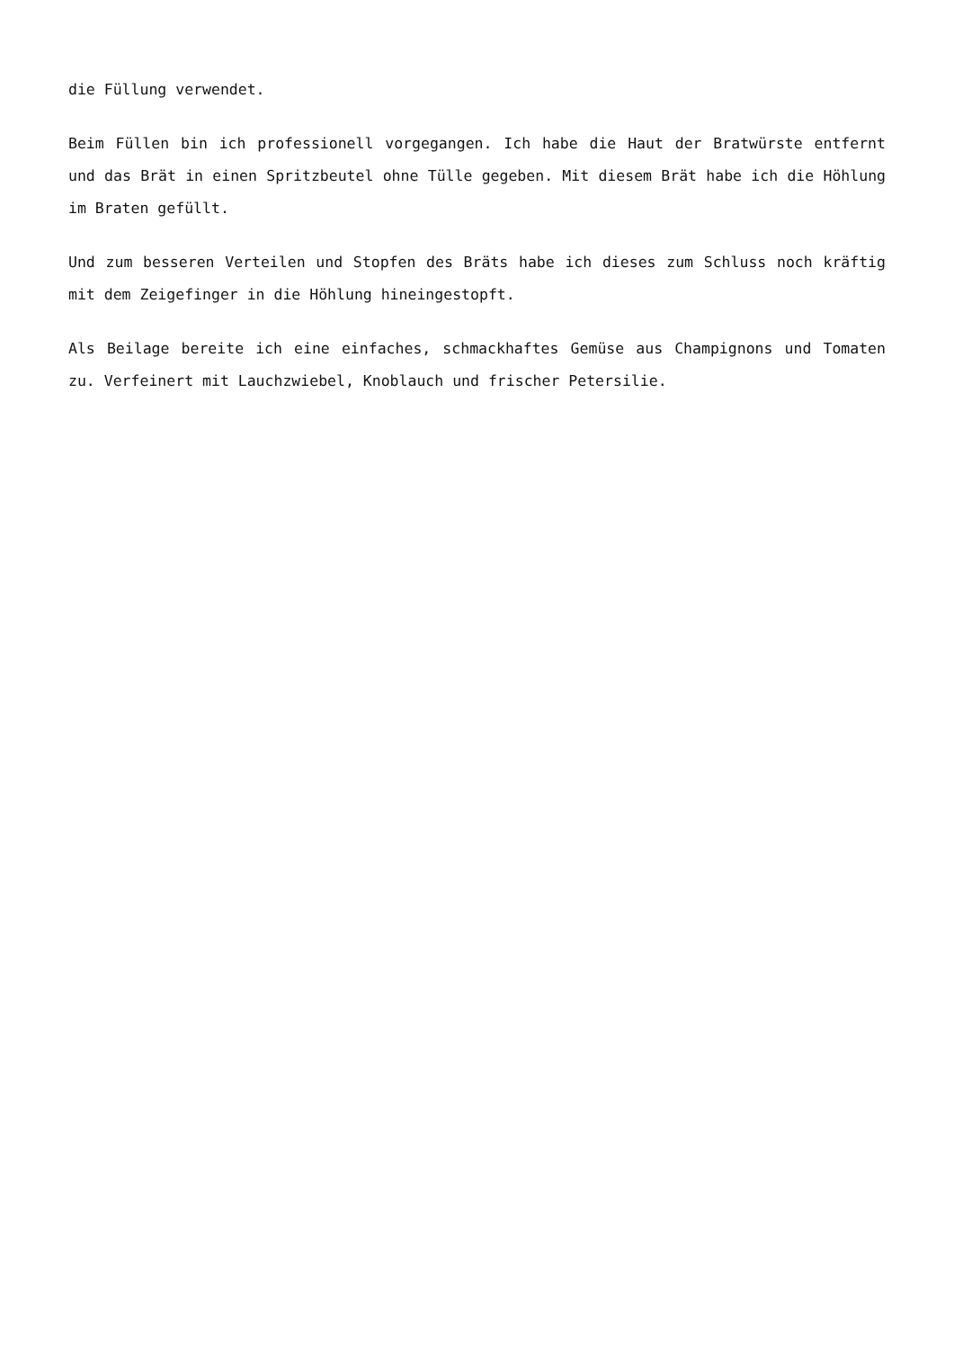die Füllung verwendet.
Beim Füllen bin ich professionell vorgegangen. Ich habe die Haut der Bratwürste entfernt und das Brät in einen Spritzbeutel ohne Tülle gegeben. Mit diesem Brät habe ich die Höhlung im Braten gefüllt.
Und zum besseren Verteilen und Stopfen des Bräts habe ich dieses zum Schluss noch kräftig mit dem Zeigefinger in die Höhlung hineingestopft.
Als Beilage bereite ich eine einfaches, schmackhaftes Gemüse aus Champignons und Tomaten zu. Verfeinert mit Lauchzwiebel, Knoblauch und frischer Petersilie.